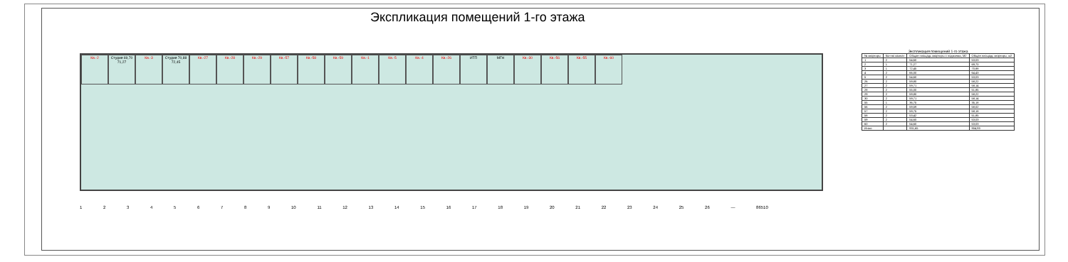Экспликация помещений 1-го этажа
Кв.-2 Студия 69,70 71,27 Кв.-3 Студия 70,88 72,45 Кв.-27 Кв.-28 Кв.-29 Кв.-57 Кв.-58 Кв.-59 Кв.-1 Кв.-5 Кв.-4 Кв.-26 ИТП МГН Кв.-30 Кв.-56 Кв.-55 Кв.-60
1 2 3 4 5 6 7 8 9 10 11 12 13 14 15 16 17 18 19 20 21 22 23 24 25 26 — 86510
Экспликация помещений 1-го этажа
| № квартиры | Кол-во комнат | Общая площадь квартиры с лоджиями, М2 | Общая площадь квартиры, м2 |
| --- | --- | --- | --- |
| 1 | 2 | 54,60 | 53,03 |
| 2 | 1 | 71,27 | 69,70 |
| 3 | 1 | 72,45 | 70,88 |
| 4 | 2 | 66,00 | 64,43 |
| 5 | 2 | 54,60 | 53,03 |
| 26 | 2 | 59,80 | 58,22 |
| 27 | 2 | 59,71 | 58,14 |
| 28 | 2 | 55,00 | 51,85 |
| 29 | 2 | 59,80 | 58,22 |
| 30 | 2 | 59,71 | 58,14 |
| 55 | 1 | 36,75 | 35,18 |
| 56 | 2 | 59,59 | 58,02 |
| 57 | 2 | 59,75 | 58,18 |
| 58 | 2 | 53,42 | 51,85 |
| 59 | 2 | 54,60 | 53,03 |
| 60 | 2 | 54,60 | 53,03 |
| Итого | | 931,65 | 904,93 |